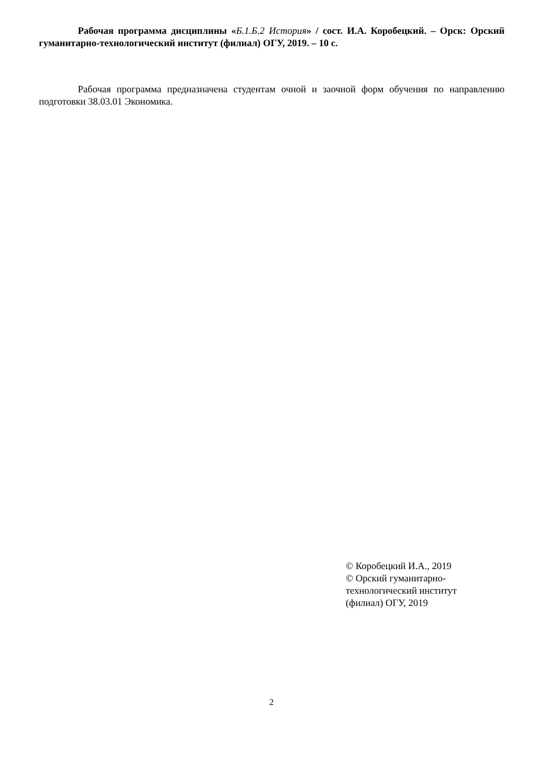Рабочая программа дисциплины «Б.1.Б.2 История» / сост. И.А. Коробецкий. – Орск: Орский гуманитарно-технологический институт (филиал) ОГУ, 2019. – 10 с.
Рабочая программа предназначена студентам очной и заочной форм обучения по направлению подготовки 38.03.01 Экономика.
© Коробецкий И.А., 2019
© Орский гуманитарно-технологический институт (филиал) ОГУ, 2019
2